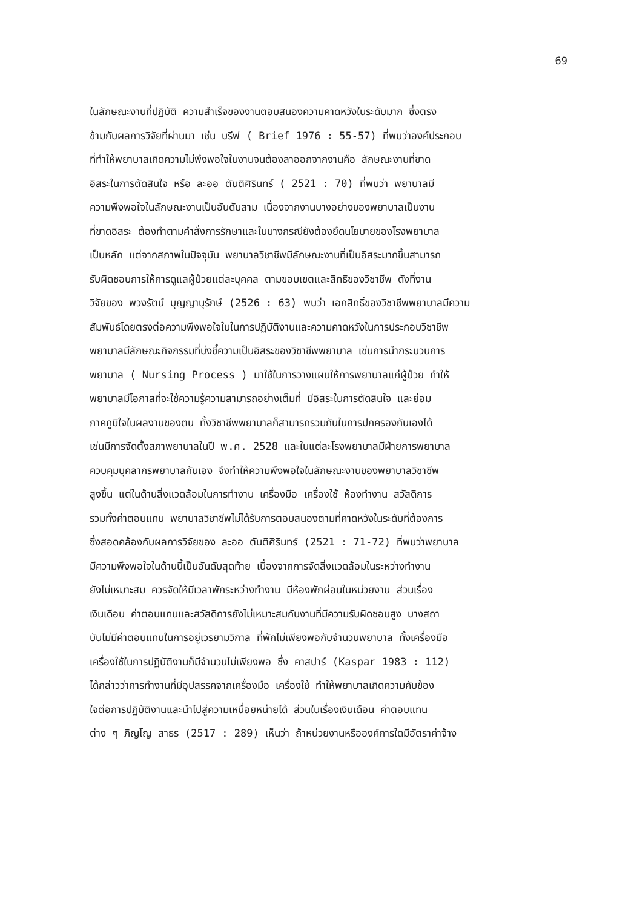69
ในลักษณะงานที่ปฏิบัติ ความสำเร็จของงานตอบสนองความคาดหวังในระดับมาก ซึ่งตรง
ข้ามกับผลการวิจัยที่ผ่านมา เช่น บรีฟ ( Brief 1976 : 55-57) ที่พบว่าองค์ประกอบ
ที่ทำให้พยาบาลเกิดความไม่พึงพอใจในงานจนต้องลาออกจากงานคือ ลักษณะงานที่ขาด
อิสระในการตัดสินใจ หรือ ละออ ตันติศิรินทร์ ( 2521 : 70) ที่พบว่า พยาบาลมี
ความพึงพอใจในลักษณะงานเป็นอันดับสาม เนื่องจากงานบางอย่างของพยาบาลเป็นงาน
ที่ขาดอิสระ ต้องทำตามคำสั่งการรักษาและในบางกรณียังต้องยึดนโยบายของโรงพยาบาล
เป็นหลัก แต่จากสภาพในปัจจุบัน พยาบาลวิชาชีพมีลักษณะงานที่เป็นอิสระมากขึ้นสามารถ
รับผิดชอบการให้การดูแลผู้ป่วยแต่ละบุคคล ตามขอบเขตและสิทธิของวิชาชีพ ดังที่งาน
วิจัยของ พวงรัตน์ บุญญานุรักษ์ (2526 : 63) พบว่า เอกสิทธิ์ของวิชาชีพพยาบาลมีความ
สัมพันธ์โดยตรงต่อความพึงพอใจในในการปฏิบัติงานและความคาดหวังในการประกอบวิชาชีพ
พยาบาลมีลักษณะกิจกรรมที่บ่งชี้ความเป็นอิสระของวิชาชีพพยาบาล เช่นการนำกระบวนการ
พยาบาล ( Nursing Process ) มาใช้ในการวางแผนให้การพยาบาลแก่ผู้ป่วย ทำให้
พยาบาลมีโอกาสที่จะใช้ความรู้ความสามารถอย่างเต็มที่ มีอิสระในการตัดสินใจ และย่อม
ภาคภูมิใจในผลงานของตน ทั้งวิชาชีพพยาบาลก็สามารถรวมกันในการปกครองกันเองได้
เช่นมีการจัดตั้งสภาพยาบาลในปี พ.ศ. 2528 และในแต่ละโรงพยาบาลมีฝ่ายการพยาบาล
ควบคุมบุคลากรพยาบาลกันเอง จึงทำให้ความพึงพอใจในลักษณะงานของพยาบาลวิชาชีพ
สูงขึ้น แต่ในด้านสิ่งแวดล้อมในการทำงาน เครื่องมือ เครื่องใช้ ห้องทำงาน สวัสดิการ
รวมทั้งค่าตอบแทน พยาบาลวิชาชีพไม่ได้รับการตอบสนองตามที่คาดหวังในระดับที่ต้องการ
ซึ่งสอดคล้องกับผลการวิจัยของ ละออ ตันติศิรินทร์ (2521 : 71-72) ที่พบว่าพยาบาล
มีความพึงพอใจในด้านนี้เป็นอันดับสุดท้าย เนื่องจากการจัดสิ่งแวดล้อมในระหว่างทำงาน
ยังไม่เหมาะสม ควรจัดให้มีเวลาพักระหว่างทำงาน มีห้องพักผ่อนในหน่วยงาน ส่วนเรื่อง
เงินเดือน ค่าตอบแทนและสวัสดิการยังไม่เหมาะสมกับงานที่มีความรับผิดชอบสูง บางสถา
บันไม่มีค่าตอบแทนในการอยู่เวรยามวิกาล ที่พักไม่เพียงพอกับจำนวนพยาบาล ทั้งเครื่องมือ
เครื่องใช้ในการปฏิบัติงานก็มีจำนวนไม่เพียงพอ ซึ่ง คาสปาร์ (Kaspar 1983 : 112)
ได้กล่าวว่าการทำงานที่มีอุปสรรคจากเครื่องมือ เครื่องใช้ ทำให้พยาบาลเกิดความคับข้อง
ใจต่อการปฏิบัติงานและนำไปสู่ความเหนื่อยหน่ายได้ ส่วนในเรื่องเงินเดือน ค่าตอบแทน
ต่าง ๆ ภิญโญ สาธร (2517 : 289) เห็นว่า ถ้าหน่วยงานหรือองค์การใดมีอัตราค่าจ้าง